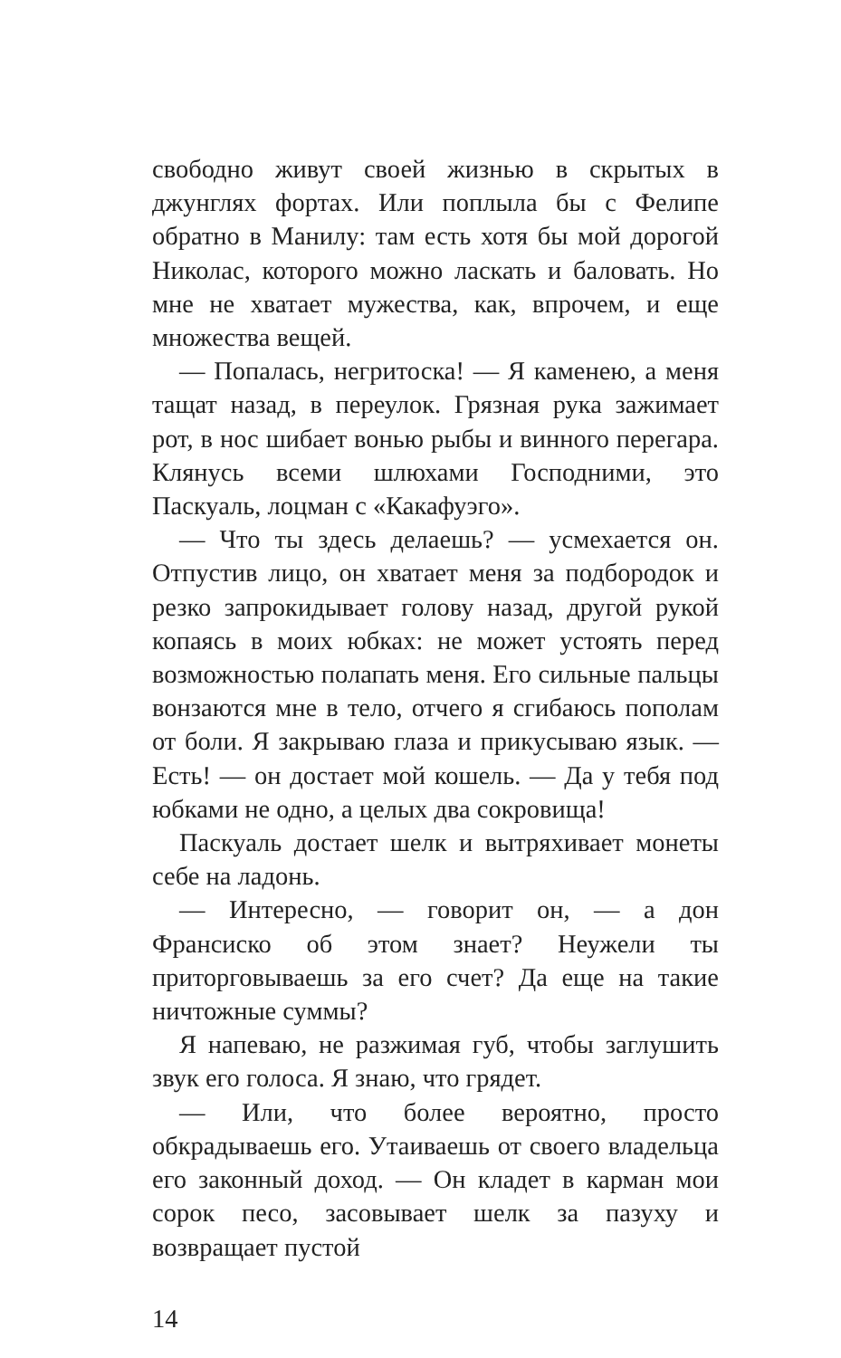свободно живут своей жизнью в скрытых в джунглях фортах. Или поплыла бы с Фелипе обратно в Манилу: там есть хотя бы мой дорогой Николас, которого можно ласкать и баловать. Но мне не хватает мужества, как, впрочем, и еще множества вещей.
— Попалась, негритоска! — Я каменею, а меня тащат назад, в переулок. Грязная рука зажимает рот, в нос шибает вонью рыбы и винного перегара. Клянусь всеми шлюхами Господними, это Паскуаль, лоцман с «Какафуэго».
— Что ты здесь делаешь? — усмехается он. Отпустив лицо, он хватает меня за подбородок и резко запрокидывает голову назад, другой рукой копаясь в моих юбках: не может устоять перед возможностью полапать меня. Его сильные пальцы вонзаются мне в тело, отчего я сгибаюсь пополам от боли. Я закрываю глаза и прикусываю язык. — Есть! — он достает мой кошель. — Да у тебя под юбками не одно, а целых два сокровища!
Паскуаль достает шелк и вытряхивает монеты себе на ладонь.
— Интересно, — говорит он, — а дон Франсиско об этом знает? Неужели ты приторговываешь за его счет? Да еще на такие ничтожные суммы?
Я напеваю, не разжимая губ, чтобы заглушить звук его голоса. Я знаю, что грядет.
— Или, что более вероятно, просто обкрадываешь его. Утаиваешь от своего владельца его законный доход. — Он кладет в карман мои сорок песо, засовывает шелк за пазуху и возвращает пустой
14